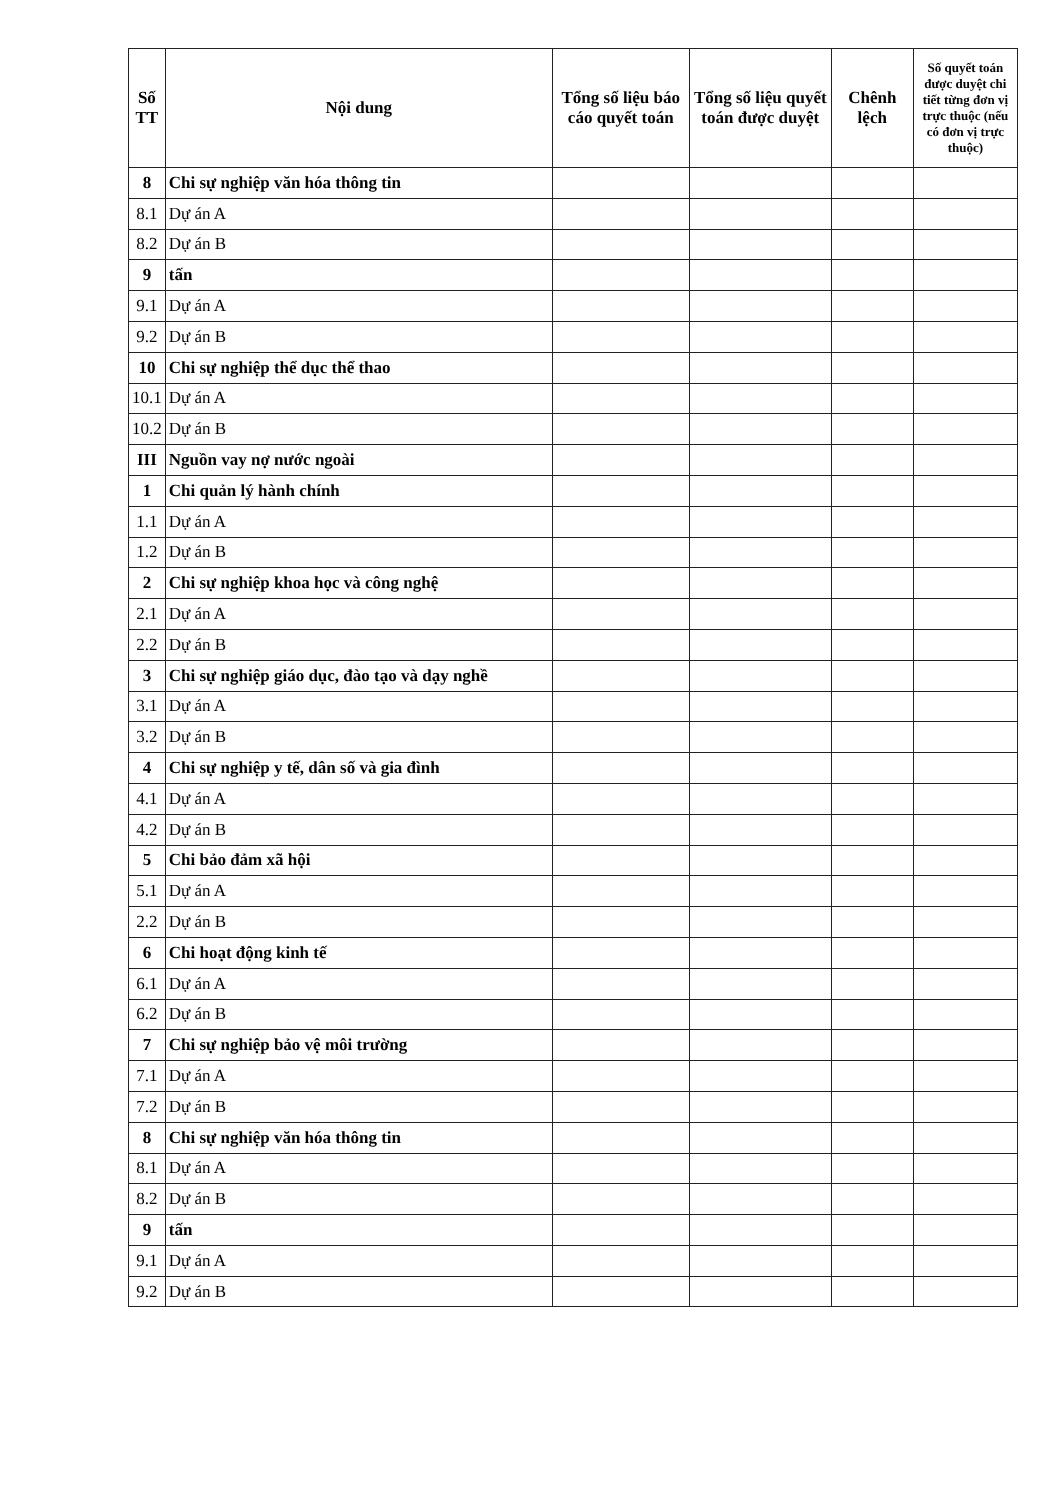| Số TT | Nội dung | Tổng số liệu báo cáo quyết toán | Tổng số liệu quyết toán được duyệt | Chênh lệch | Số quyết toán được duyệt chi tiết từng đơn vị trực thuộc (nếu có đơn vị trực thuộc) |
| --- | --- | --- | --- | --- | --- |
| 8 | Chi sự nghiệp văn hóa thông tin | | | | |
| 8.1 | Dự án A | | | | |
| 8.2 | Dự án B | | | | |
| 9 | tấn | | | | |
| 9.1 | Dự án A | | | | |
| 9.2 | Dự án B | | | | |
| 10 | Chi sự nghiệp thể dục thể thao | | | | |
| 10.1 | Dự án A | | | | |
| 10.2 | Dự án B | | | | |
| III | Nguồn vay nợ nước ngoài | | | | |
| 1 | Chi quản lý hành chính | | | | |
| 1.1 | Dự án A | | | | |
| 1.2 | Dự án B | | | | |
| 2 | Chi sự nghiệp khoa học và công nghệ | | | | |
| 2.1 | Dự án A | | | | |
| 2.2 | Dự án B | | | | |
| 3 | Chi sự nghiệp giáo dục, đào tạo và dạy nghề | | | | |
| 3.1 | Dự án A | | | | |
| 3.2 | Dự án B | | | | |
| 4 | Chi sự nghiệp y tế, dân số và gia đình | | | | |
| 4.1 | Dự án A | | | | |
| 4.2 | Dự án B | | | | |
| 5 | Chi bảo đảm xã hội | | | | |
| 5.1 | Dự án A | | | | |
| 2.2 | Dự án B | | | | |
| 6 | Chi hoạt động kinh tế | | | | |
| 6.1 | Dự án A | | | | |
| 6.2 | Dự án B | | | | |
| 7 | Chi sự nghiệp bảo vệ môi trường | | | | |
| 7.1 | Dự án A | | | | |
| 7.2 | Dự án B | | | | |
| 8 | Chi sự nghiệp văn hóa thông tin | | | | |
| 8.1 | Dự án A | | | | |
| 8.2 | Dự án B | | | | |
| 9 | tấn | | | | |
| 9.1 | Dự án A | | | | |
| 9.2 | Dự án B | | | | |